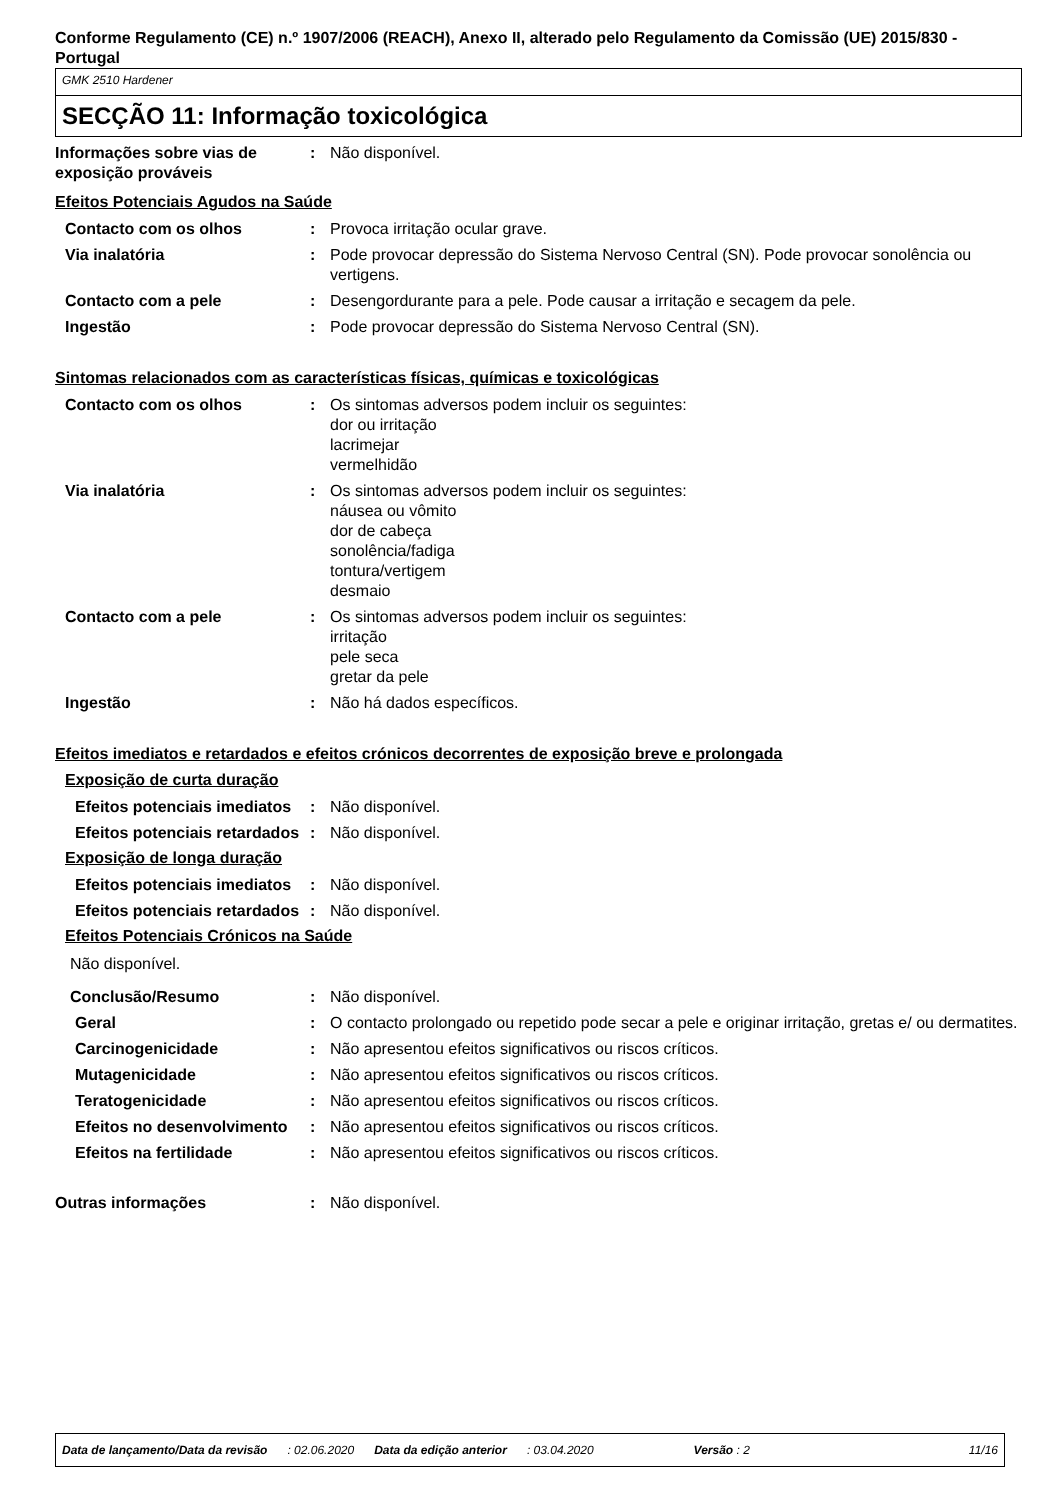Conforme Regulamento (CE) n.º 1907/2006 (REACH), Anexo II, alterado pelo Regulamento da Comissão (UE) 2015/830 - Portugal
GMK 2510 Hardener
SECÇÃO 11: Informação toxicológica
Informações sobre vias de exposição prováveis
: Não disponível.
Efeitos Potenciais Agudos na Saúde
Contacto com os olhos : Provoca irritação ocular grave.
Via inalatória : Pode provocar depressão do Sistema Nervoso Central (SN). Pode provocar sonolência ou vertigens.
Contacto com a pele : Desengordurante para a pele. Pode causar a irritação e secagem da pele.
Ingestão : Pode provocar depressão do Sistema Nervoso Central (SN).
Sintomas relacionados com as características físicas, químicas e toxicológicas
Contacto com os olhos : Os sintomas adversos podem incluir os seguintes:
dor ou irritação
lacrimejar
vermelhidão
Via inalatória : Os sintomas adversos podem incluir os seguintes:
náusea ou vômito
dor de cabeça
sonolência/fadiga
tontura/vertigem
desmaio
Contacto com a pele : Os sintomas adversos podem incluir os seguintes:
irritação
pele seca
gretar da pele
Ingestão : Não há dados específicos.
Efeitos imediatos e retardados e efeitos crónicos decorrentes de exposição breve e prolongada
Exposição de curta duração
Efeitos potenciais imediatos
: Não disponível.
Efeitos potenciais retardados
: Não disponível.
Exposição de longa duração
Efeitos potenciais imediatos
: Não disponível.
Efeitos potenciais retardados
: Não disponível.
Efeitos Potenciais Crónicos na Saúde
Não disponível.
Conclusão/Resumo : Não disponível.
Geral : O contacto prolongado ou repetido pode secar a pele e originar irritação, gretas e/ ou dermatites.
Carcinogenicidade : Não apresentou efeitos significativos ou riscos críticos.
Mutagenicidade : Não apresentou efeitos significativos ou riscos críticos.
Teratogenicidade : Não apresentou efeitos significativos ou riscos críticos.
Efeitos no desenvolvimento
: Não apresentou efeitos significativos ou riscos críticos.
Efeitos na fertilidade : Não apresentou efeitos significativos ou riscos críticos.
Outras informações : Não disponível.
Data de lançamento/Data da revisão: 02.06.2020 Data da edição anterior: 03.04.2020 Versão : 2 11/16